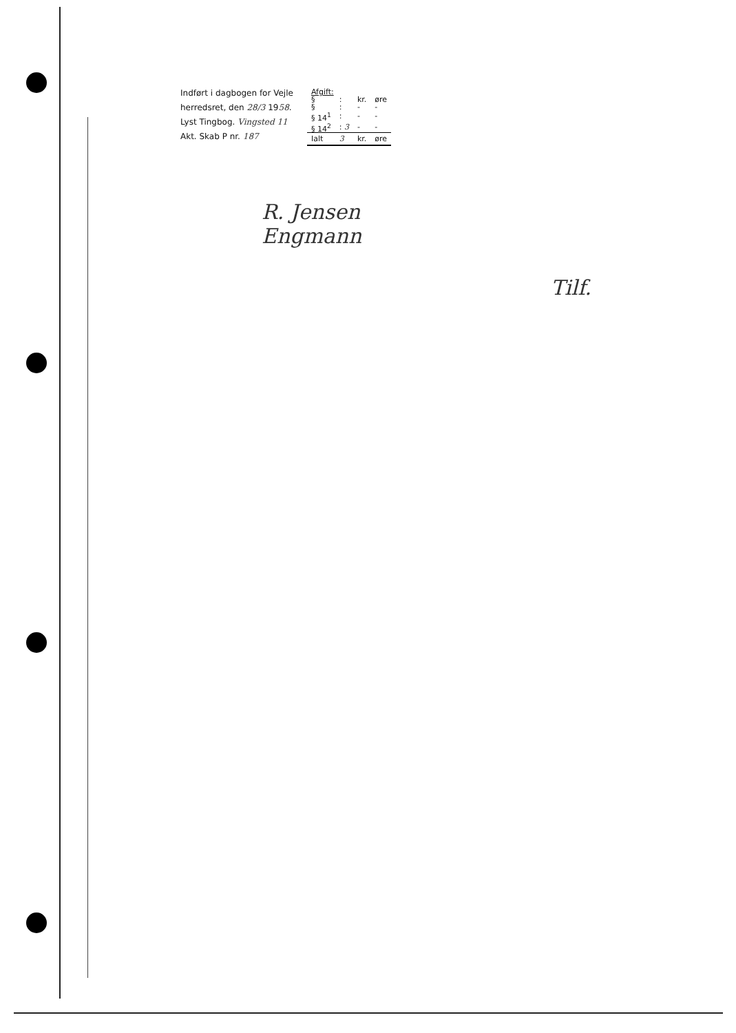Indført i dagbogen for Vejle
herredsret, den 28/3 1958.
Lyst Tingbog. Vingsted 11
Akt. Skab P nr. 187
| Afgift: | | | |
| § | : | kr. | øre |
| § | : | - | - |
| § 14<sup>1</sup> | : | - | - |
| § 14<sup>2</sup> | : 3 | - | - |
| Ialt | 3 | kr. | øre |
R. Jensen
Engmann
Tilf.